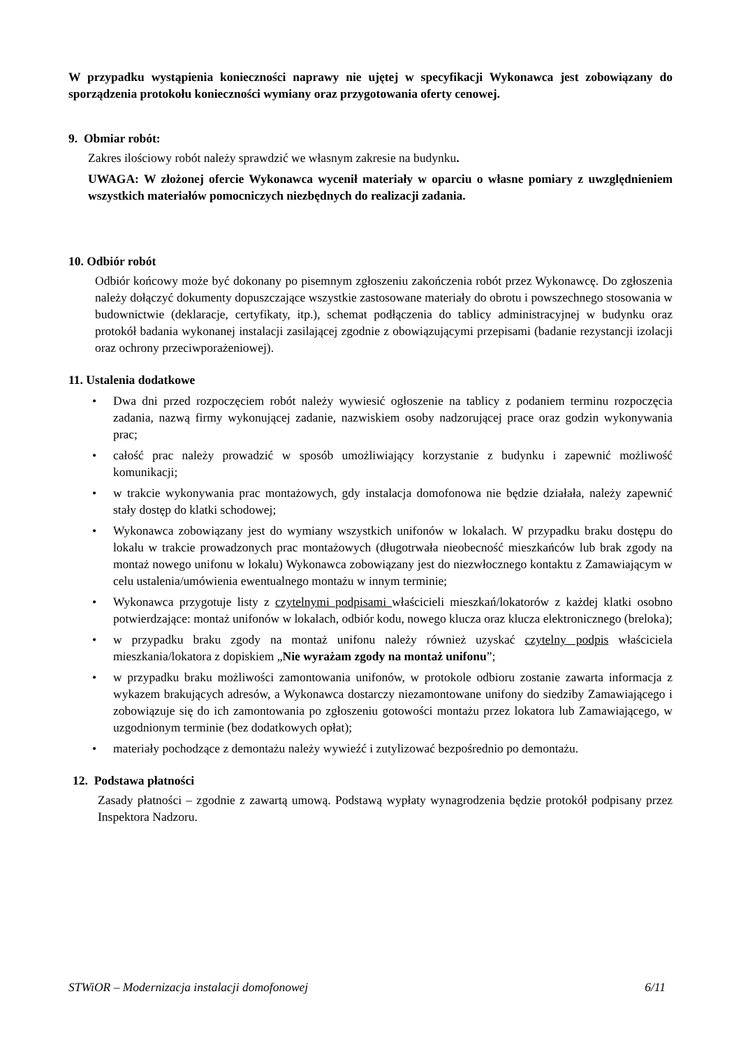W przypadku wystąpienia konieczności naprawy nie ujętej w specyfikacji Wykonawca jest zobowiązany do sporządzenia protokołu konieczności wymiany oraz przygotowania oferty cenowej.
9. Obmiar robót:
Zakres ilościowy robót należy sprawdzić we własnym zakresie na budynku.
UWAGA: W złożonej ofercie Wykonawca wycenił materiały w oparciu o własne pomiary z uwzględnieniem wszystkich materiałów pomocniczych niezbędnych do realizacji zadania.
10. Odbiór robót
Odbiór końcowy może być dokonany po pisemnym zgłoszeniu zakończenia robót przez Wykonawcę. Do zgłoszenia należy dołączyć dokumenty dopuszczające wszystkie zastosowane materiały do obrotu i powszechnego stosowania w budownictwie (deklaracje, certyfikaty, itp.), schemat podłączenia do tablicy administracyjnej w budynku oraz protokół badania wykonanej instalacji zasilającej zgodnie z obowiązującymi przepisami (badanie rezystancji izolacji oraz ochrony przeciwporażeniowej).
11. Ustalenia dodatkowe
• Dwa dni przed rozpoczęciem robót należy wywiesić ogłoszenie na tablicy z podaniem terminu rozpoczęcia zadania, nazwą firmy wykonującej zadanie, nazwiskiem osoby nadzorującej prace oraz godzin wykonywania prac;
• całość prac należy prowadzić w sposób umożliwiający korzystanie z budynku i zapewnić możliwość komunikacji;
• w trakcie wykonywania prac montażowych, gdy instalacja domofonowa nie będzie działała, należy zapewnić stały dostęp do klatki schodowej;
• Wykonawca zobowiązany jest do wymiany wszystkich unifonów w lokalach. W przypadku braku dostępu do lokalu w trakcie prowadzonych prac montażowych (długotrwała nieobecność mieszkańców lub brak zgody na montaż nowego unifonu w lokalu) Wykonawca zobowiązany jest do niezwłocznego kontaktu z Zamawiającym w celu ustalenia/umówienia ewentualnego montażu w innym terminie;
• Wykonawca przygotuje listy z czytelnymi podpisami właścicieli mieszkań/lokatorów z każdej klatki osobno potwierdzające: montaż unifonów w lokalach, odbiór kodu, nowego klucza oraz klucza elektronicznego (breloka);
• w przypadku braku zgody na montaż unifonu należy również uzyskać czytelny podpis właściciela mieszkania/lokatora z dopiskiem „Nie wyrażam zgody na montaż unifonu”;
• w przypadku braku możliwości zamontowania unifonów, w protokole odbioru zostanie zawarta informacja z wykazem brakujących adresów, a Wykonawca dostarczy niezamontowane unifony do siedziby Zamawiającego i zobowiązuje się do ich zamontowania po zgłoszeniu gotowości montażu przez lokatora lub Zamawiającego, w uzgodnionym terminie (bez dodatkowych opłat);
• materiały pochodzące z demontażu należy wywieźć i zutylizować bezpośrednio po demontażu.
12. Podstawa płatności
Zasady płatności – zgodnie z zawartą umową. Podstawą wypłaty wynagrodzenia będzie protokół podpisany przez Inspektora Nadzoru.
STWiOR – Modernizacja instalacji domofonowej 6/11